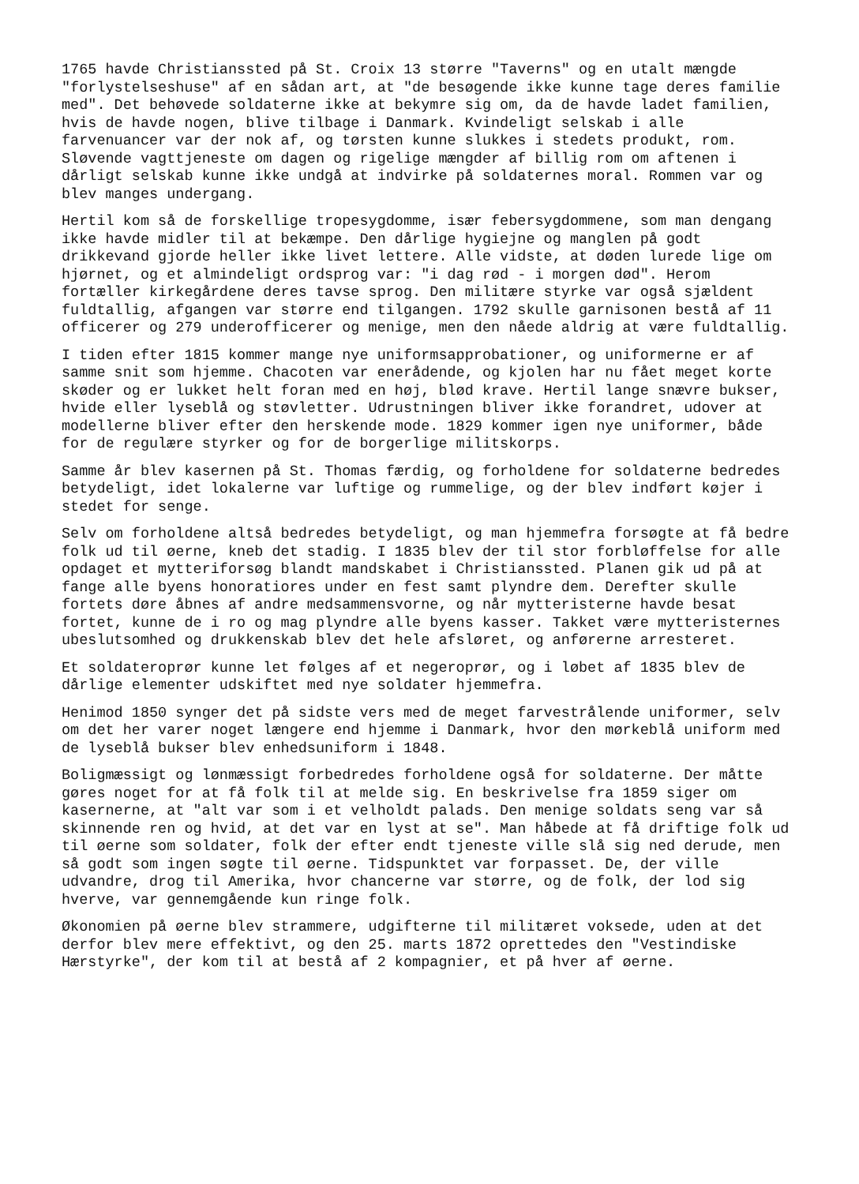1765 havde Christianssted på St. Croix 13 større "Taverns" og en utalt mængde "forlystelseshuse" af en sådan art, at "de besøgende ikke kunne tage deres familie med". Det behøvede soldaterne ikke at bekymre sig om, da de havde ladet familien, hvis de havde nogen, blive tilbage i Danmark. Kvindeligt selskab i alle farvenuancer var der nok af, og tørsten kunne slukkes i stedets produkt, rom. Sløvende vagttjeneste om dagen og rigelige mængder af billig rom om aftenen i dårligt selskab kunne ikke undgå at indvirke på soldaternes moral. Rommen var og blev manges undergang.
Hertil kom så de forskellige tropesygdomme, især febersygdommene, som man dengang ikke havde midler til at bekæmpe. Den dårlige hygiejne og manglen på godt drikkevand gjorde heller ikke livet lettere. Alle vidste, at døden lurede lige om hjørnet, og et almindeligt ordsprog var: "i dag rød - i morgen død". Herom fortæller kirkegårdene deres tavse sprog. Den militære styrke var også sjældent fuldtallig, afgangen var større end tilgangen. 1792 skulle garnisonen bestå af 11 officerer og 279 underofficerer og menige, men den nåede aldrig at være fuldtallig.
I tiden efter 1815 kommer mange nye uniformsapprobationer, og uniformerne er af samme snit som hjemme. Chacoten var enerådende, og kjolen har nu fået meget korte skøder og er lukket helt foran med en høj, blød krave. Hertil lange snævre bukser, hvide eller lyseblå og støvletter. Udrustningen bliver ikke forandret, udover at modellerne bliver efter den herskende mode. 1829 kommer igen nye uniformer, både for de regulære styrker og for de borgerlige militskorps.
Samme år blev kasernen på St. Thomas færdig, og forholdene for soldaterne bedredes betydeligt, idet lokalerne var luftige og rummelige, og der blev indført køjer i stedet for senge.
Selv om forholdene altså bedredes betydeligt, og man hjemmefra forsøgte at få bedre folk ud til øerne, kneb det stadig. I 1835 blev der til stor forbløffelse for alle opdaget et mytteriforsøg blandt mandskabet i Christianssted. Planen gik ud på at fange alle byens honoratiores under en fest samt plyndre dem. Derefter skulle fortets døre åbnes af andre medsammensvorne, og når mytteristerne havde besat fortet, kunne de i ro og mag plyndre alle byens kasser. Takket være mytteristernes ubeslutsomhed og drukkenskab blev det hele afsløret, og anførerne arresteret.
Et soldateroprør kunne let følges af et negeroprør, og i løbet af 1835 blev de dårlige elementer udskiftet med nye soldater hjemmefra.
Henimod 1850 synger det på sidste vers med de meget farvestrålende uniformer, selv om det her varer noget længere end hjemme i Danmark, hvor den mørkeblå uniform med de lyseblå bukser blev enhedsuniform i 1848.
Boligmæssigt og lønmæssigt forbedredes forholdene også for soldaterne. Der måtte gøres noget for at få folk til at melde sig. En beskrivelse fra 1859 siger om kasernerne, at "alt var som i et velholdt palads. Den menige soldats seng var så skinnende ren og hvid, at det var en lyst at se". Man håbede at få driftige folk ud til øerne som soldater, folk der efter endt tjeneste ville slå sig ned derude, men så godt som ingen søgte til øerne. Tidspunktet var forpasset. De, der ville udvandre, drog til Amerika, hvor chancerne var større, og de folk, der lod sig hverve, var gennemgående kun ringe folk.
Økonomien på øerne blev strammere, udgifterne til militæret voksede, uden at det derfor blev mere effektivt, og den 25. marts 1872 oprettedes den "Vestindiske Hærstyrke", der kom til at bestå af 2 kompagnier, et på hver af øerne.